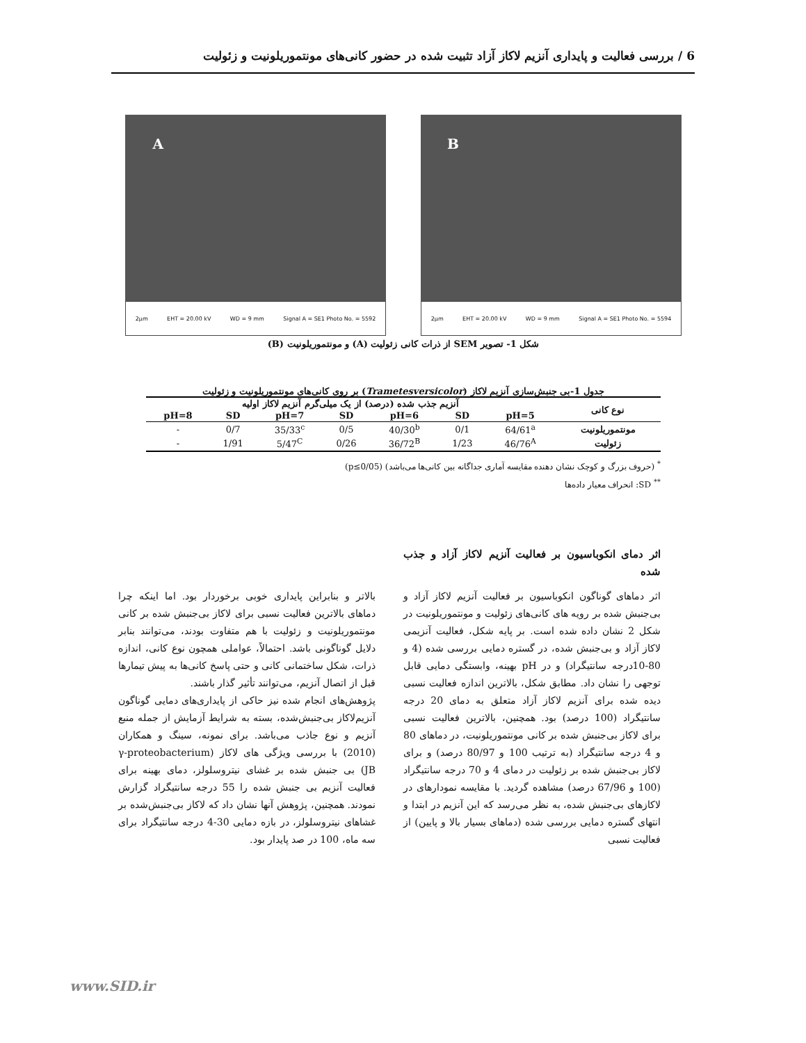6 / بررسی فعالیت و پایداری آنزیم لاکاز آزاد تثبیت شده در حضور کانی‌های مونتموریلونیت و زئولیت
B
2µm EHT = 20.00 kV WD = 9 mm Signal A = SE1 Photo No. = 5594
A
2µm EHT = 20.00 kV WD = 9 mm Signal A = SE1 Photo No. = 5592
شکل 1- تصویر SEM از ذرات کانی زئولیت (A) و مونتموریلونیت (B)
جدول 1-بی جنبش‌سازی آنزیم لاکاز (Trametesversicolor) بر روی کانی‌های مونتموریلونیت و زئولیت
| نوع کانی | آنزیم جذب شده (درصد) از یک میلی‌گرم آنزیم لاکاز اولیه | | | | | | |
| --- | --- | --- | --- | --- | --- | --- | --- |
| | pH=5 | SD | pH=6 | SD | pH=7 | SD | pH=8 |
| مونتموریلونیت | 64/61<sup>a</sup> | 0/1 | 40/30<sup>b</sup> | 0/5 | 35/33<sup>c</sup> | 0/7 | - |
| زئولیت | 46/76<sup>A</sup> | 1/23 | 36/72<sup>B</sup> | 0/26 | 5/47<sup>C</sup> | 1/91 | - |
<sup>*</sup> (حروف بزرگ و کوچک نشان دهنده مقایسه آماری جداگانه بین کانی‌ها می‌باشد) (p≤0/05)
<sup>**</sup> SD: انحراف معیار داده‌ها
اثر دمای انکوباسیون بر فعالیت آنزیم لاکاز آزاد و جذب شده
اثر دماهای گوناگون انکوباسیون بر فعالیت آنزیم لاکاز آزاد و بی‌جنبش شده بر رویه های کانی‌های زئولیت و مونتموریلونیت در شکل 2 نشان داده شده است. بر پایه شکل، فعالیت آنزیمی لاکاز آزاد و بی‌جنبش شده، در گستره دمایی بررسی شده (4 و 80-10درجه سانتیگراد) و در pH بهینه، وابستگی دمایی قابل توجهی را نشان داد. مطابق شکل، بالاترین اندازه فعالیت نسبی دیده شده برای آنزیم لاکاز آزاد متعلق به دمای 20 درجه سانتیگراد (100 درصد) بود. همچنین، بالاترین فعالیت نسبی برای لاکاز بی‌جنبش شده بر کانی مونتموریلونیت، در دماهای 80 و 4 درجه سانتیگراد (به ترتیب 100 و 80/97 درصد) و برای لاکاز بی‌جنبش شده بر زئولیت در دمای 4 و 70 درجه سانتیگراد (100 و 67/96 درصد) مشاهده گردید. با مقایسه نمودارهای در لاکازهای بی‌جنبش شده، به نظر می‌رسد که این آنزیم در ابتدا و انتهای گستره دمایی بررسی شده (دماهای بسیار بالا و پایین) از فعالیت نسبی
بالاتر و بنابراین پایداری خوبی برخوردار بود. اما اینکه چرا دماهای بالاترین فعالیت نسبی برای لاکاز بی‌جنبش شده بر کانی مونتموریلونیت و زئولیت با هم متفاوت بودند، می‌توانند بنابر دلایل گوناگونی باشد. احتمالاً، عواملی همچون نوع کانی، اندازه ذرات، شکل ساختمانی کانی و حتی پاسخ کانی‌ها به پیش تیمارها قبل از اتصال آنزیم، می‌توانند تأثیر گذار باشند.
پژوهش‌های انجام شده نیز حاکی از پایداری‌های دمایی گوناگون آنزیم‌لاکاز بی‌جنبش‌شده، بسته به شرایط آزمایش از جمله منبع آنزیم و نوع جاذب می‌باشد. برای نمونه، سینگ و همکاران (2010) با بررسی ویژگی های لاکاز (γ-proteobacterium JB) بی جنبش شده بر غشای نیتروسلولز، دمای بهینه برای فعالیت آنزیم بی جنبش شده را 55 درجه سانتیگراد گزارش نمودند. همچنین، پژوهش آنها نشان داد که لاکاز بی‌جنبش‌شده بر غشاهای نیتروسلولز، در بازه دمایی 30-4 درجه سانتیگراد برای سه ماه، 100 در صد پایدار بود.
www.SID.ir